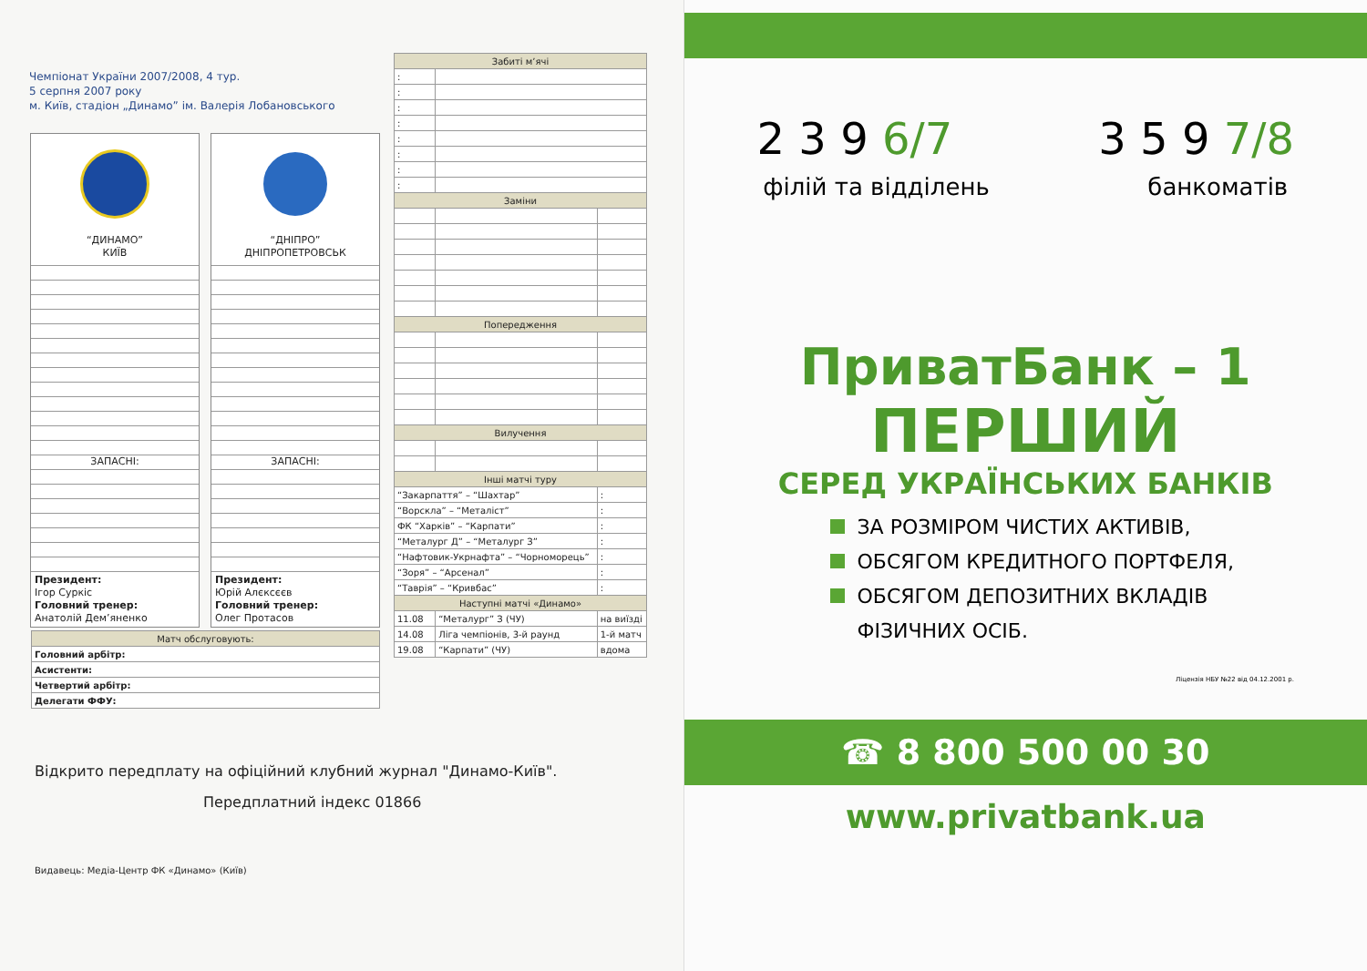Чемпіонат України 2007/2008, 4 тур.
5 серпня 2007 року
м. Київ, стадіон „Динамо” ім. Валерія Лобановського
“ДИНАМО”
КИЇВ
ЗАПАСНІ:
Президент:
Ігор Суркіс
Головний тренер:
Анатолій Дем’яненко
“ДНІПРО”
ДНІПРОПЕТРОВСЬК
ЗАПАСНІ:
Президент:
Юрій Алєксєєв
Головний тренер:
Олег Протасов
| Забиті м’ячі | | |
| --- | --- | --- |
| : | | |
| : | | |
| : | | |
| : | | |
| : | | |
| : | | |
| : | | |
| : | | |
| Заміни | | |
| Попередження | | |
| Вилучення | | |
| Інші матчі туру | | |
| “Закарпаття” – “Шахтар” | | : |
| “Ворскла” – “Металіст” | | : |
| ФК “Харків” – “Карпати” | | : |
| “Металург Д” – “Металург З” | | : |
| “Нафтовик-Укрнафта” – “Чорноморець” | | : |
| “Зоря” – “Арсенал” | | : |
| “Таврія” – “Кривбас” | | : |
| Наступні матчі «Динамо» | | |
| 11.08 | “Металург” З (ЧУ) | на виїзді |
| 14.08 | Ліга чемпіонів, 3-й раунд | 1-й матч |
| 19.08 | “Карпати” (ЧУ) | вдома |
| Матч обслуговують: |
| --- |
| Головний арбітр: |
| Асистенти: |
| Четвертий арбітр: |
| Делегати ФФУ: |
Відкрито передплату на офіційний клубний журнал "Динамо-Київ".
Передплатний індекс 01866
Видавець: Медіа-Центр ФК «Динамо» (Київ)
2 3 9 6/7 3 5 9 7/8
філій та відділень банкоматів
ПриватБанк – 1
ПЕРШИЙ
СЕРЕД УКРАЇНСЬКИХ БАНКІВ
ЗА РОЗМІРОМ ЧИСТИХ АКТИВІВ,
ОБСЯГОМ КРЕДИТНОГО ПОРТФЕЛЯ,
ОБСЯГОМ ДЕПОЗИТНИХ ВКЛАДІВ
ФІЗИЧНИХ ОСІБ.
Ліцензія НБУ №22 від 04.12.2001 р.
☎ 8 800 500 00 30
www.privatbank.ua